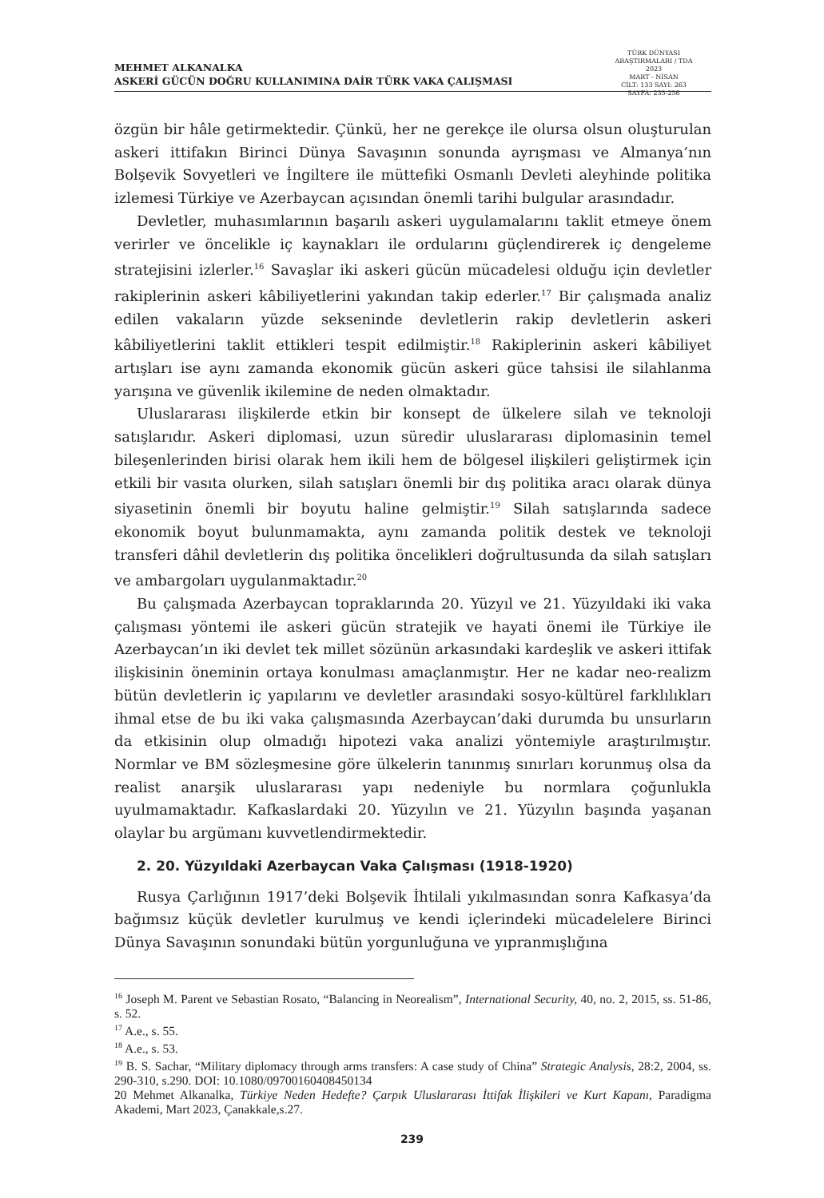MEHMET ALKANALKA
ASKERİ GÜCÜN DOĞRU KULLANIMINA DAİR TÜRK VAKA ÇALIŞMASI
TÜRK DÜNYASI ARAŞTIRMALARI / TDA
2023
MART - NİSAN
CİLT: 133 SAYI: 263
SAYFA: 235-256
özgün bir hâle getirmektedir. Çünkü, her ne gerekçe ile olursa olsun oluşturulan askeri ittifakın Birinci Dünya Savaşının sonunda ayrışması ve Almanya’nın Bolşevik Sovyetleri ve İngiltere ile müttefiki Osmanlı Devleti aleyhinde politika izlemesi Türkiye ve Azerbaycan açısından önemli tarihi bulgular arasındadır.
Devletler, muhasımlarının başarılı askeri uygulamalarını taklit etmeye önem verirler ve öncelikle iç kaynakları ile ordularını güçlendirerek iç dengeleme stratejisini izlerler.<sup>16</sup> Savaşlar iki askeri gücün mücadelesi olduğu için devletler rakiplerinin askeri kâbiliyetlerini yakından takip ederler.<sup>17</sup> Bir çalışmada analiz edilen vakaların yüzde sekseninde devletlerin rakip devletlerin askeri kâbiliyetlerini taklit ettikleri tespit edilmiştir.<sup>18</sup> Rakiplerinin askeri kâbiliyet artışları ise aynı zamanda ekonomik gücün askeri güce tahsisi ile silahlanma yarışına ve güvenlik ikilemine de neden olmaktadır.
Uluslararası ilişkilerde etkin bir konsept de ülkelere silah ve teknoloji satışlarıdır. Askeri diplomasi, uzun süredir uluslararası diplomasinin temel bileşenlerinden birisi olarak hem ikili hem de bölgesel ilişkileri geliştirmek için etkili bir vasıta olurken, silah satışları önemli bir dış politika aracı olarak dünya siyasetinin önemli bir boyutu haline gelmiştir.<sup>19</sup> Silah satışlarında sadece ekonomik boyut bulunmamakta, aynı zamanda politik destek ve teknoloji transferi dâhil devletlerin dış politika öncelikleri doğrultusunda da silah satışları ve ambargoları uygulanmaktadır.<sup>20</sup>
Bu çalışmada Azerbaycan topraklarında 20. Yüzyıl ve 21. Yüzyıldaki iki vaka çalışması yöntemi ile askeri gücün stratejik ve hayati önemi ile Türkiye ile Azerbaycan’ın iki devlet tek millet sözünün arkasındaki kardeşlik ve askeri ittifak ilişkisinin öneminin ortaya konulması amaçlanmıştır. Her ne kadar neo-realizm bütün devletlerin iç yapılarını ve devletler arasındaki sosyo-kültürel farklılıkları ihmal etse de bu iki vaka çalışmasında Azerbaycan’daki durumda bu unsurların da etkisinin olup olmadığı hipotezi vaka analizi yöntemiyle araştırılmıştır. Normlar ve BM sözleşmesine göre ülkelerin tanınmış sınırları korunmuş olsa da realist anarşik uluslararası yapı nedeniyle bu normlara çoğunlukla uyulmamaktadır. Kafkaslardaki 20. Yüzyılın ve 21. Yüzyılın başında yaşanan olaylar bu argümanı kuvvetlendirmektedir.
2. 20. Yüzyıldaki Azerbaycan Vaka Çalışması (1918-1920)
Rusya Çarlığının 1917’deki Bolşevik İhtilali yıkılmasından sonra Kafkasya’da bağımsız küçük devletler kurulmuş ve kendi içlerindeki mücadelelere Birinci Dünya Savaşının sonundaki bütün yorgunluğuna ve yıpranmışlığına
<sup>16</sup> Joseph M. Parent ve Sebastian Rosato, “Balancing in Neorealism”, International Security, 40, no. 2, 2015, ss. 51-86, s. 52.
<sup>17</sup> A.e., s. 55.
<sup>18</sup> A.e., s. 53.
<sup>19</sup> B. S. Sachar, “Military diplomacy through arms transfers: A case study of China” Strategic Analysis, 28:2, 2004, ss. 290-310, s.290. DOI: 10.1080/09700160408450134
20 Mehmet Alkanalka, Türkiye Neden Hedefte? Çarpık Uluslararası İttifak İlişkileri ve Kurt Kapanı, Paradigma Akademi, Mart 2023, Çanakkale,s.27.
239